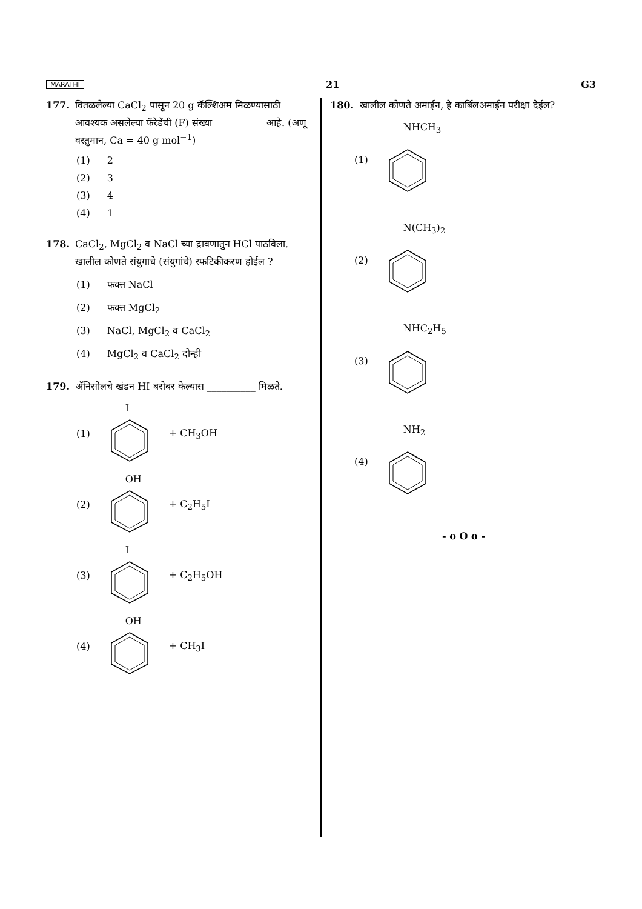MARATHI 21 G3
177. वितळलेल्या CaCl<sub>2</sub> पासून 20 g कॅल्शिअम मिळण्यासाठी आवश्यक असलेल्या फॅरेडेंची (F) संख्या __________ आहे. (अणू वस्तुमान, Ca = 40 g mol<sup>−1</sup>)
(1) 2
(2) 3
(3) 4
(4) 1
178. CaCl<sub>2</sub>, MgCl<sub>2</sub> व NaCl च्या द्रावणातुन HCl पाठविला. खालील कोणते संयुगाचे (संयुगांचे) स्फटिकीकरण होईल ?
(1) फक्त NaCl
(2) फक्त MgCl<sub>2</sub>
(3) NaCl, MgCl<sub>2</sub> व CaCl<sub>2</sub>
(4) MgCl<sub>2</sub> व CaCl<sub>2</sub> दोन्ही
179. ॲनिसोलचे खंडन HI बरोबर केल्यास __________ मिळते.
(1) I + CH<sub>3</sub>OH
(2) OH + C<sub>2</sub>H<sub>5</sub>I
(3) I + C<sub>2</sub>H<sub>5</sub>OH
(4) OH + CH<sub>3</sub>I
180. खालील कोणते अमाईन, हे कार्बिलअमाईन परीक्षा देईल?
(1) NHCH<sub>3</sub>
(2) N(CH<sub>3</sub>)<sub>2</sub>
(3) NHC<sub>2</sub>H<sub>5</sub>
(4) NH<sub>2</sub>
- o O o -